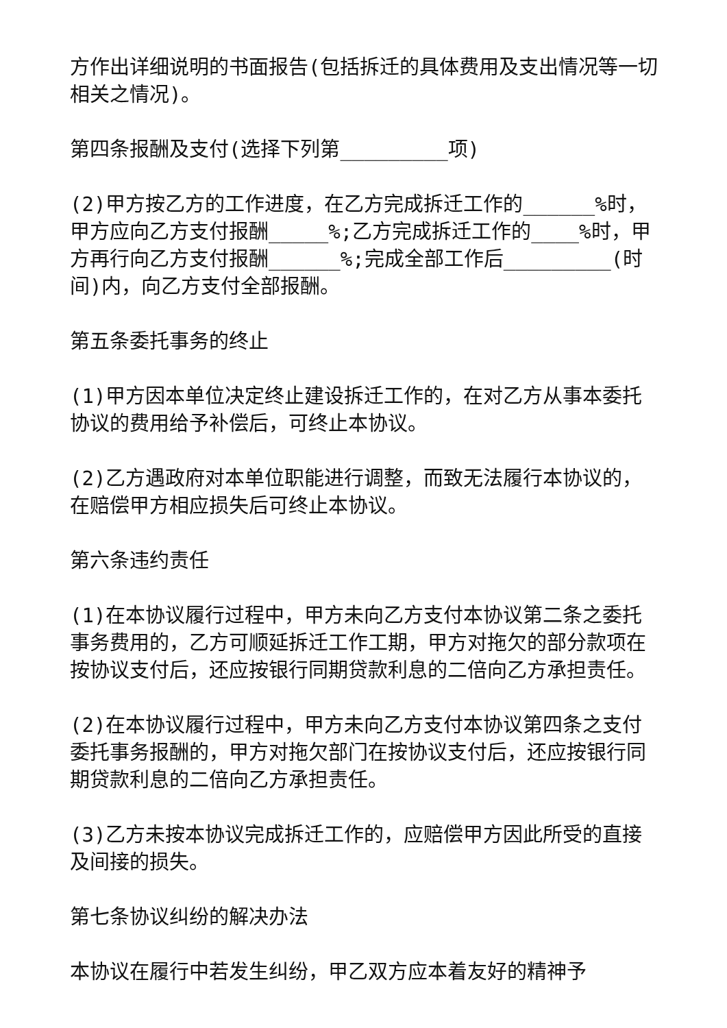方作出详细说明的书面报告(包括拆迁的具体费用及支出情况等一切相关之情况)。
第四条报酬及支付(选择下列第_________项)
(2)甲方按乙方的工作进度，在乙方完成拆迁工作的______%时，甲方应向乙方支付报酬_____%;乙方完成拆迁工作的____%时，甲方再行向乙方支付报酬______%;完成全部工作后_________(时间)内，向乙方支付全部报酬。
第五条委托事务的终止
(1)甲方因本单位决定终止建设拆迁工作的，在对乙方从事本委托协议的费用给予补偿后，可终止本协议。
(2)乙方遇政府对本单位职能进行调整，而致无法履行本协议的，在赔偿甲方相应损失后可终止本协议。
第六条违约责任
(1)在本协议履行过程中，甲方未向乙方支付本协议第二条之委托事务费用的，乙方可顺延拆迁工作工期，甲方对拖欠的部分款项在按协议支付后，还应按银行同期贷款利息的二倍向乙方承担责任。
(2)在本协议履行过程中，甲方未向乙方支付本协议第四条之支付委托事务报酬的，甲方对拖欠部门在按协议支付后，还应按银行同期贷款利息的二倍向乙方承担责任。
(3)乙方未按本协议完成拆迁工作的，应赔偿甲方因此所受的直接及间接的损失。
第七条协议纠纷的解决办法
本协议在履行中若发生纠纷，甲乙双方应本着友好的精神予